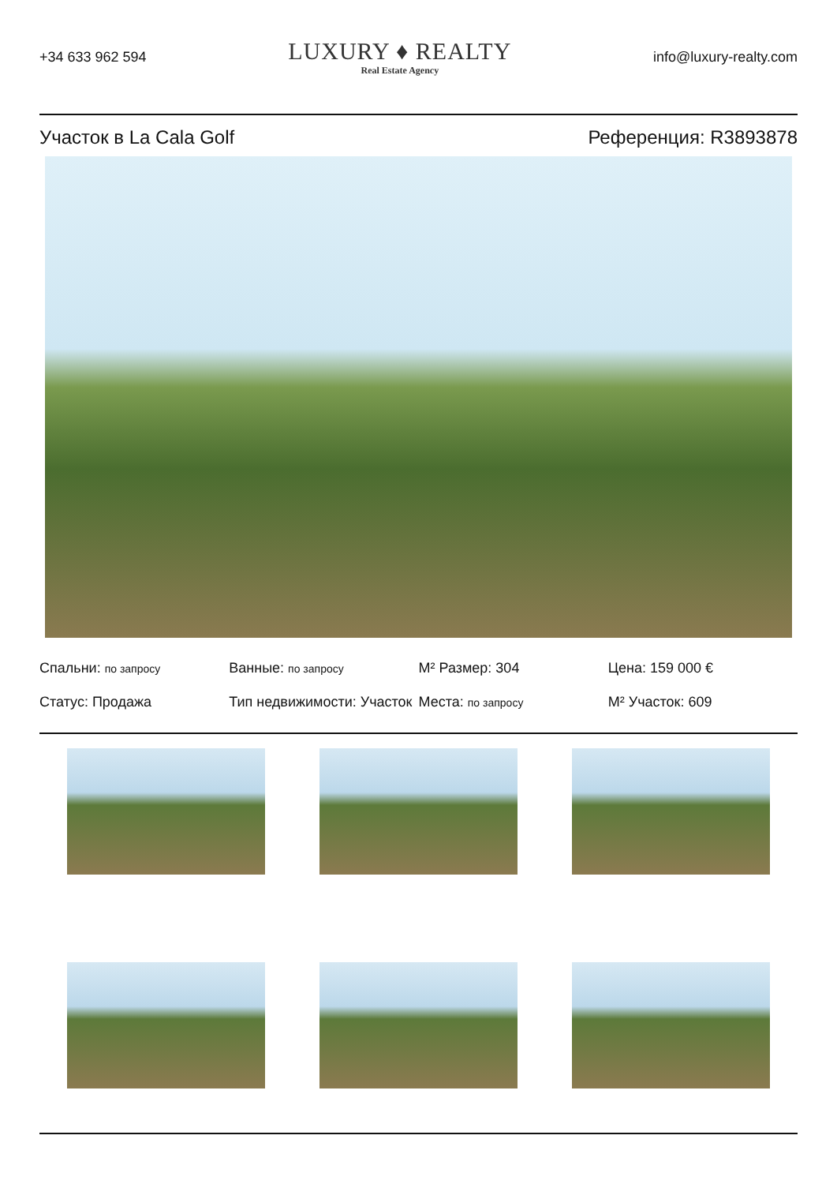+34 633 962 594
LUXURY ♦ REALTY
Real Estate Agency
info@luxury-realty.com
Участок в La Cala Golf Референция: R3893878
Спальни: по запросу
Ванные: по запросу
M² Размер: 304
Цена: 159 000 €
Статус: Продажа
Тип недвижимости: Участок
Места: по запросу
M² Участок: 609